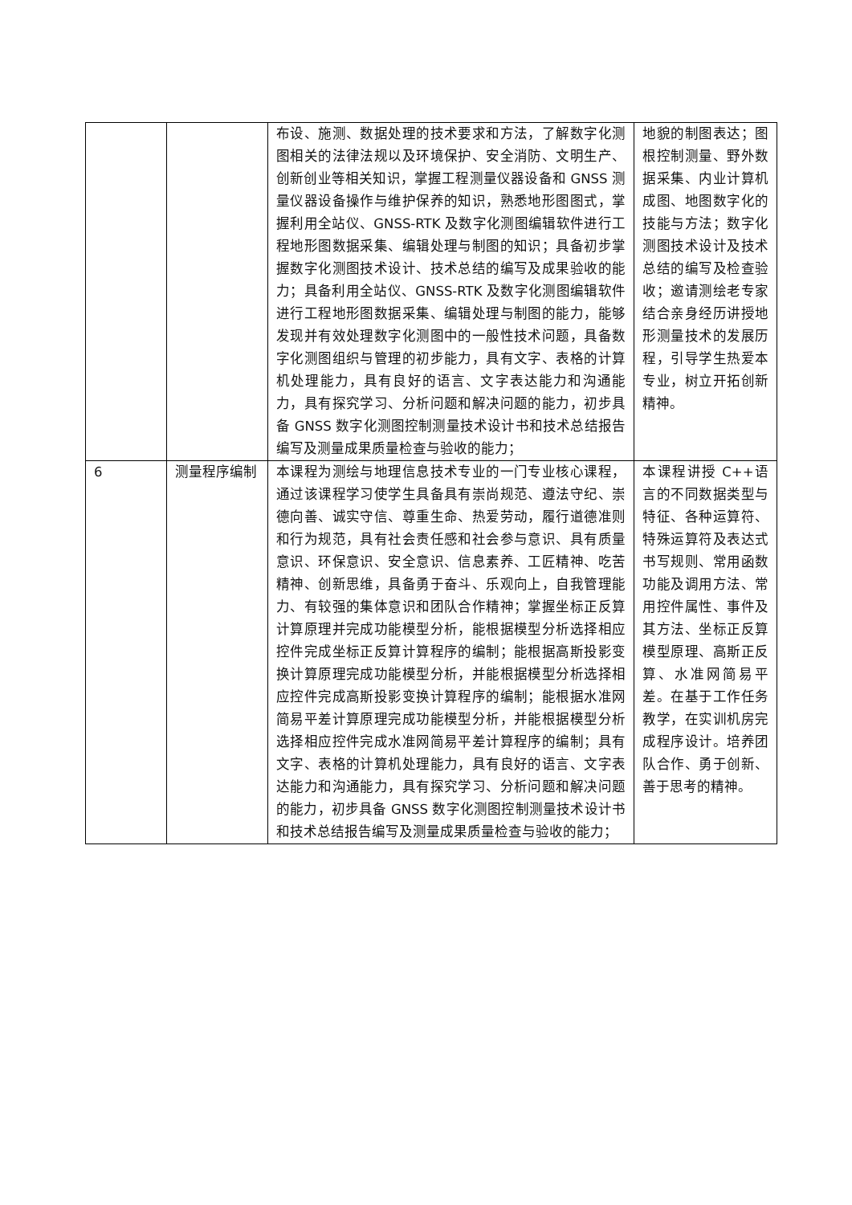| | | 布设、施测、数据处理的技术要求和方法，了解数字化测图相关的法律法规以及环境保护、安全消防、文明生产、创新创业等相关知识，掌握工程测量仪器设备和 GNSS 测量仪器设备操作与维护保养的知识，熟悉地形图图式，掌握利用全站仪、GNSS-RTK 及数字化测图编辑软件进行工程地形图数据采集、编辑处理与制图的知识；具备初步掌握数字化测图技术设计、技术总结的编写及成果验收的能力；具备利用全站仪、GNSS-RTK 及数字化测图编辑软件进行工程地形图数据采集、编辑处理与制图的能力，能够发现并有效处理数字化测图中的一般性技术问题，具备数字化测图组织与管理的初步能力，具有文字、表格的计算机处理能力，具有良好的语言、文字表达能力和沟通能力，具有探究学习、分析问题和解决问题的能力，初步具备 GNSS 数字化测图控制测量技术设计书和技术总结报告编写及测量成果质量检查与验收的能力； | 地貌的制图表达；图根控制测量、野外数据采集、内业计算机成图、地图数字化的技能与方法；数字化测图技术设计及技术总结的编写及检查验收；邀请测绘老专家结合亲身经历讲授地形测量技术的发展历程，引导学生热爱本专业，树立开拓创新精神。 |
| 6 | 测量程序编制 | 本课程为测绘与地理信息技术专业的一门专业核心课程，通过该课程学习使学生具备具有崇尚规范、遵法守纪、崇德向善、诚实守信、尊重生命、热爱劳动，履行道德准则和行为规范，具有社会责任感和社会参与意识、具有质量意识、环保意识、安全意识、信息素养、工匠精神、吃苦精神、创新思维，具备勇于奋斗、乐观向上，自我管理能力、有较强的集体意识和团队合作精神；掌握坐标正反算计算原理并完成功能模型分析，能根据模型分析选择相应控件完成坐标正反算计算程序的编制；能根据高斯投影变换计算原理完成功能模型分析，并能根据模型分析选择相应控件完成高斯投影变换计算程序的编制；能根据水准网简易平差计算原理完成功能模型分析，并能根据模型分析选择相应控件完成水准网简易平差计算程序的编制；具有文字、表格的计算机处理能力，具有良好的语言、文字表达能力和沟通能力，具有探究学习、分析问题和解决问题的能力，初步具备 GNSS 数字化测图控制测量技术设计书和技术总结报告编写及测量成果质量检查与验收的能力； | 本课程讲授 C++语言的不同数据类型与特征、各种运算符、特殊运算符及表达式书写规则、常用函数功能及调用方法、常用控件属性、事件及其方法、坐标正反算模型原理、高斯正反算、水准网简易平差。在基于工作任务教学，在实训机房完成程序设计。培养团队合作、勇于创新、善于思考的精神。 |